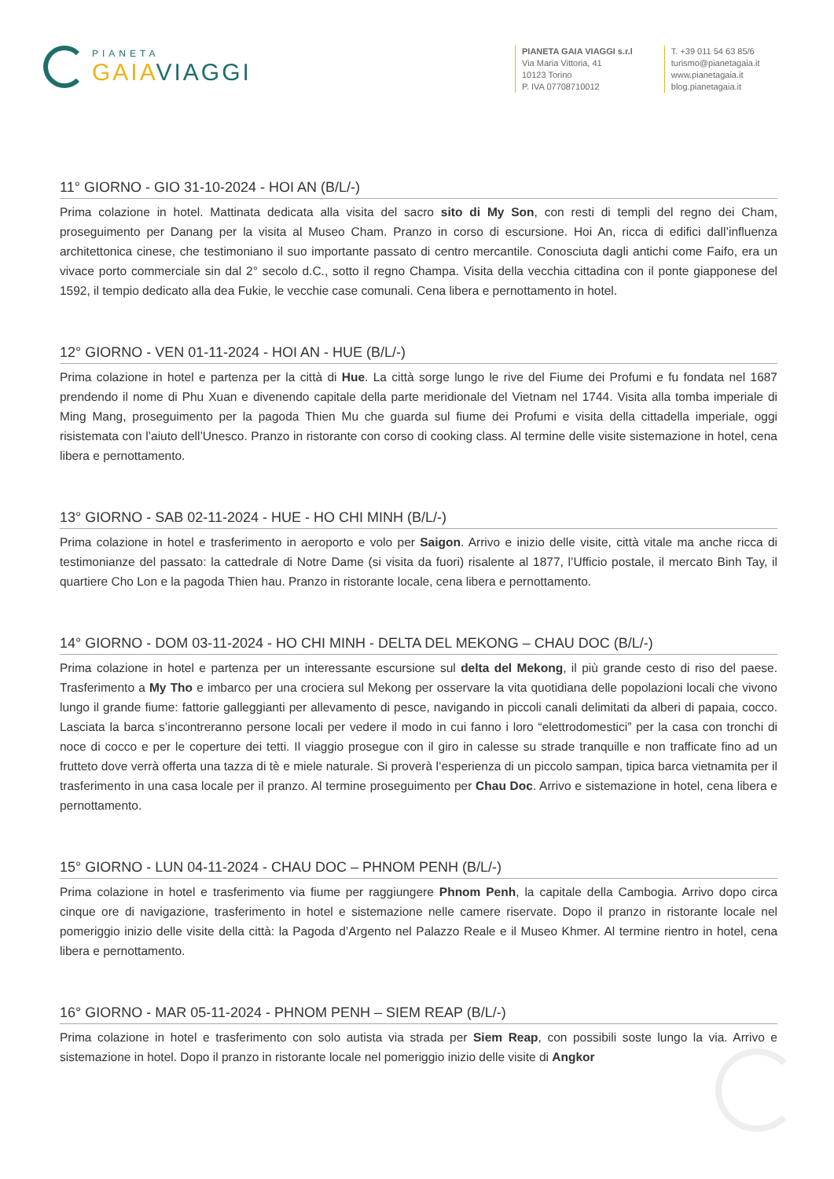PIANETA
GAIAVIAGGI
PIANETA GAIA VIAGGI s.r.l
Via Maria Vittoria, 41
10123 Torino
P. IVA 07708710012
T. +39 011 54 63 85/6
turismo@pianetagaia.it
www.pianetagaia.it
blog.pianetagaia.it
11° GIORNO - GIO 31-10-2024 - HOI AN (B/L/-)
Prima colazione in hotel. Mattinata dedicata alla visita del sacro sito di My Son, con resti di templi del regno dei Cham, proseguimento per Danang per la visita al Museo Cham. Pranzo in corso di escursione. Hoi An, ricca di edifici dall’influenza architettonica cinese, che testimoniano il suo importante passato di centro mercantile. Conosciuta dagli antichi come Faifo, era un vivace porto commerciale sin dal 2° secolo d.C., sotto il regno Champa. Visita della vecchia cittadina con il ponte giapponese del 1592, il tempio dedicato alla dea Fukie, le vecchie case comunali. Cena libera e pernottamento in hotel.
12° GIORNO - VEN 01-11-2024 - HOI AN - HUE (B/L/-)
Prima colazione in hotel e partenza per la città di Hue. La città sorge lungo le rive del Fiume dei Profumi e fu fondata nel 1687 prendendo il nome di Phu Xuan e divenendo capitale della parte meridionale del Vietnam nel 1744. Visita alla tomba imperiale di Ming Mang, proseguimento per la pagoda Thien Mu che guarda sul fiume dei Profumi e visita della cittadella imperiale, oggi risistemata con l’aiuto dell’Unesco. Pranzo in ristorante con corso di cooking class. Al termine delle visite sistemazione in hotel, cena libera e pernottamento.
13° GIORNO - SAB 02-11-2024 - HUE - HO CHI MINH (B/L/-)
Prima colazione in hotel e trasferimento in aeroporto e volo per Saigon. Arrivo e inizio delle visite, città vitale ma anche ricca di testimonianze del passato: la cattedrale di Notre Dame (si visita da fuori) risalente al 1877, l’Ufficio postale, il mercato Binh Tay, il quartiere Cho Lon e la pagoda Thien hau. Pranzo in ristorante locale, cena libera e pernottamento.
14° GIORNO - DOM 03-11-2024 - HO CHI MINH - DELTA DEL MEKONG – CHAU DOC (B/L/-)
Prima colazione in hotel e partenza per un interessante escursione sul delta del Mekong, il più grande cesto di riso del paese. Trasferimento a My Tho e imbarco per una crociera sul Mekong per osservare la vita quotidiana delle popolazioni locali che vivono lungo il grande fiume: fattorie galleggianti per allevamento di pesce, navigando in piccoli canali delimitati da alberi di papaia, cocco. Lasciata la barca s’incontreranno persone locali per vedere il modo in cui fanno i loro “elettrodomestici” per la casa con tronchi di noce di cocco e per le coperture dei tetti. Il viaggio prosegue con il giro in calesse su strade tranquille e non trafficate fino ad un frutteto dove verrà offerta una tazza di tè e miele naturale. Si proverà l’esperienza di un piccolo sampan, tipica barca vietnamita per il trasferimento in una casa locale per il pranzo. Al termine proseguimento per Chau Doc. Arrivo e sistemazione in hotel, cena libera e pernottamento.
15° GIORNO - LUN 04-11-2024 - CHAU DOC – PHNOM PENH (B/L/-)
Prima colazione in hotel e trasferimento via fiume per raggiungere Phnom Penh, la capitale della Cambogia. Arrivo dopo circa cinque ore di navigazione, trasferimento in hotel e sistemazione nelle camere riservate. Dopo il pranzo in ristorante locale nel pomeriggio inizio delle visite della città: la Pagoda d’Argento nel Palazzo Reale e il Museo Khmer. Al termine rientro in hotel, cena libera e pernottamento.
16° GIORNO - MAR 05-11-2024 - PHNOM PENH – SIEM REAP (B/L/-)
Prima colazione in hotel e trasferimento con solo autista via strada per Siem Reap, con possibili soste lungo la via. Arrivo e sistemazione in hotel. Dopo il pranzo in ristorante locale nel pomeriggio inizio delle visite di Angkor